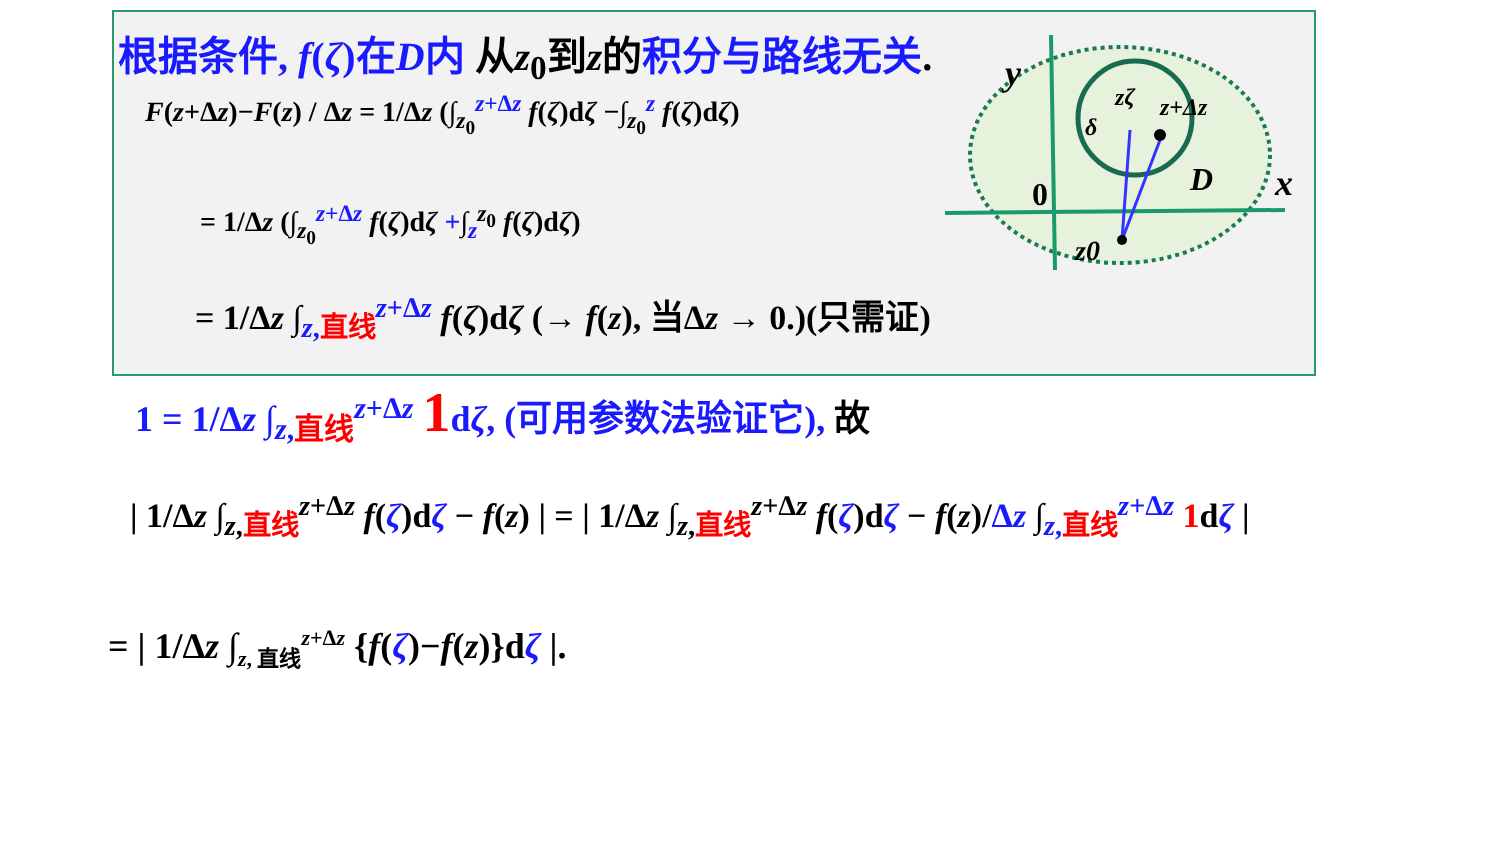根据条件, f(ζ)在D内 从z<sub>0</sub>到z的积分与路线无关.
F(z+Δz)−F(z) / Δz = 1/Δz (∫<sub>z<sub>0</sub></sub><sup>z+Δz</sup> f(ζ)dζ −∫<sub>z<sub>0</sub></sub><sup>z</sup> f(ζ)dζ)
= 1/Δz (∫<sub>z<sub>0</sub></sub><sup>z+Δz</sup> f(ζ)dζ +∫<sub>z</sub><sup>z<sub>0</sub></sup> f(ζ)dζ)
= 1/Δz ∫<sub>z, 直线</sub><sup>z+Δz</sup> f(ζ)dζ (→ f(z), 当Δz → 0.)(只需证)
y
x
0
D
z0
zζ
z+Δz
δ
1 = 1/Δz ∫<sub>z,直线</sub><sup>z+Δz</sup> 1dζ, (可用参数法验证它), 故
| 1/Δz ∫<sub>z,直线</sub><sup>z+Δz</sup> f(ζ)dζ − f(z) | = | 1/Δz ∫<sub>z,直线</sub><sup>z+Δz</sup> f(ζ)dζ − f(z)/Δz ∫<sub>z,直线</sub><sup>z+Δz</sup> 1dζ |
= | 1/Δz ∫<sub>z, 直线</sub><sup>z+Δz</sup> {f(ζ)−f(z)}dζ |.